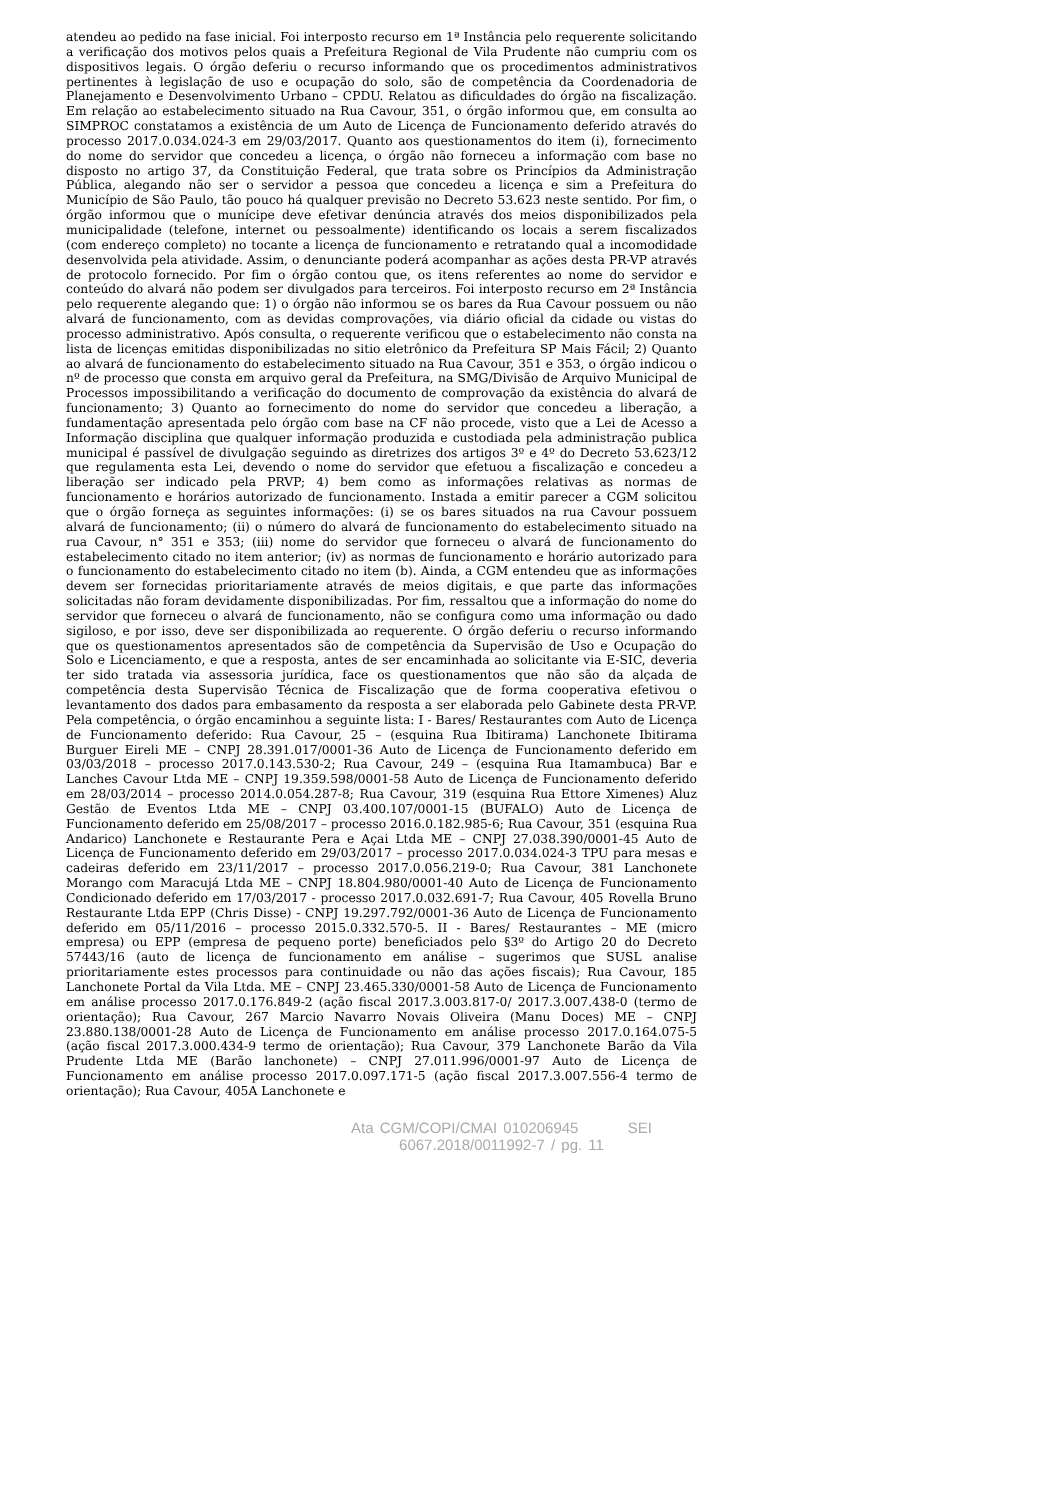atendeu ao pedido na fase inicial. Foi interposto recurso em 1ª Instância pelo requerente solicitando a verificação dos motivos pelos quais a Prefeitura Regional de Vila Prudente não cumpriu com os dispositivos legais. O órgão deferiu o recurso informando que os procedimentos administrativos pertinentes à legislação de uso e ocupação do solo, são de competência da Coordenadoria de Planejamento e Desenvolvimento Urbano – CPDU. Relatou as dificuldades do órgão na fiscalização. Em relação ao estabelecimento situado na Rua Cavour, 351, o órgão informou que, em consulta ao SIMPROC constatamos a existência de um Auto de Licença de Funcionamento deferido através do processo 2017.0.034.024-3 em 29/03/2017. Quanto aos questionamentos do item (i), fornecimento do nome do servidor que concedeu a licença, o órgão não forneceu a informação com base no disposto no artigo 37, da Constituição Federal, que trata sobre os Princípios da Administração Pública, alegando não ser o servidor a pessoa que concedeu a licença e sim a Prefeitura do Município de São Paulo, tão pouco há qualquer previsão no Decreto 53.623 neste sentido. Por fim, o órgão informou que o munícipe deve efetivar denúncia através dos meios disponibilizados pela municipalidade (telefone, internet ou pessoalmente) identificando os locais a serem fiscalizados (com endereço completo) no tocante a licença de funcionamento e retratando qual a incomodidade desenvolvida pela atividade. Assim, o denunciante poderá acompanhar as ações desta PR-VP através de protocolo fornecido. Por fim o órgão contou que, os itens referentes ao nome do servidor e conteúdo do alvará não podem ser divulgados para terceiros. Foi interposto recurso em 2ª Instância pelo requerente alegando que: 1) o órgão não informou se os bares da Rua Cavour possuem ou não alvará de funcionamento, com as devidas comprovações, via diário oficial da cidade ou vistas do processo administrativo. Após consulta, o requerente verificou que o estabelecimento não consta na lista de licenças emitidas disponibilizadas no sitio eletrônico da Prefeitura SP Mais Fácil; 2) Quanto ao alvará de funcionamento do estabelecimento situado na Rua Cavour, 351 e 353, o órgão indicou o nº de processo que consta em arquivo geral da Prefeitura, na SMG/Divisão de Arquivo Municipal de Processos impossibilitando a verificação do documento de comprovação da existência do alvará de funcionamento; 3) Quanto ao fornecimento do nome do servidor que concedeu a liberação, a fundamentação apresentada pelo órgão com base na CF não procede, visto que a Lei de Acesso a Informação disciplina que qualquer informação produzida e custodiada pela administração publica municipal é passível de divulgação seguindo as diretrizes dos artigos 3º e 4º do Decreto 53.623/12 que regulamenta esta Lei, devendo o nome do servidor que efetuou a fiscalização e concedeu a liberação ser indicado pela PRVP; 4) bem como as informações relativas as normas de funcionamento e horários autorizado de funcionamento. Instada a emitir parecer a CGM solicitou que o órgão forneça as seguintes informações: (i) se os bares situados na rua Cavour possuem alvará de funcionamento; (ii) o número do alvará de funcionamento do estabelecimento situado na rua Cavour, n° 351 e 353; (iii) nome do servidor que forneceu o alvará de funcionamento do estabelecimento citado no item anterior; (iv) as normas de funcionamento e horário autorizado para o funcionamento do estabelecimento citado no item (b). Ainda, a CGM entendeu que as informações devem ser fornecidas prioritariamente através de meios digitais, e que parte das informações solicitadas não foram devidamente disponibilizadas. Por fim, ressaltou que a informação do nome do servidor que forneceu o alvará de funcionamento, não se configura como uma informação ou dado sigiloso, e por isso, deve ser disponibilizada ao requerente. O órgão deferiu o recurso informando que os questionamentos apresentados são de competência da Supervisão de Uso e Ocupação do Solo e Licenciamento, e que a resposta, antes de ser encaminhada ao solicitante via E-SIC, deveria ter sido tratada via assessoria jurídica, face os questionamentos que não são da alçada de competência desta Supervisão Técnica de Fiscalização que de forma cooperativa efetivou o levantamento dos dados para embasamento da resposta a ser elaborada pelo Gabinete desta PR-VP. Pela competência, o órgão encaminhou a seguinte lista: I - Bares/ Restaurantes com Auto de Licença de Funcionamento deferido: Rua Cavour, 25 – (esquina Rua Ibitirama) Lanchonete Ibitirama Burguer Eireli ME – CNPJ 28.391.017/0001-36 Auto de Licença de Funcionamento deferido em 03/03/2018 – processo 2017.0.143.530-2; Rua Cavour, 249 – (esquina Rua Itamambuca) Bar e Lanches Cavour Ltda ME – CNPJ 19.359.598/0001-58 Auto de Licença de Funcionamento deferido em 28/03/2014 – processo 2014.0.054.287-8; Rua Cavour, 319 (esquina Rua Ettore Ximenes) Aluz Gestão de Eventos Ltda ME – CNPJ 03.400.107/0001-15 (BUFALO) Auto de Licença de Funcionamento deferido em 25/08/2017 – processo 2016.0.182.985-6; Rua Cavour, 351 (esquina Rua Andarico) Lanchonete e Restaurante Pera e Açai Ltda ME – CNPJ 27.038.390/0001-45 Auto de Licença de Funcionamento deferido em 29/03/2017 – processo 2017.0.034.024-3 TPU para mesas e cadeiras deferido em 23/11/2017 – processo 2017.0.056.219-0; Rua Cavour, 381 Lanchonete Morango com Maracujá Ltda ME – CNPJ 18.804.980/0001-40 Auto de Licença de Funcionamento Condicionado deferido em 17/03/2017 - processo 2017.0.032.691-7; Rua Cavour, 405 Rovella Bruno Restaurante Ltda EPP (Chris Disse) - CNPJ 19.297.792/0001-36 Auto de Licença de Funcionamento deferido em 05/11/2016 – processo 2015.0.332.570-5. II - Bares/ Restaurantes – ME (micro empresa) ou EPP (empresa de pequeno porte) beneficiados pelo §3º do Artigo 20 do Decreto 57443/16 (auto de licença de funcionamento em análise – sugerimos que SUSL analise prioritariamente estes processos para continuidade ou não das ações fiscais); Rua Cavour, 185 Lanchonete Portal da Vila Ltda. ME – CNPJ 23.465.330/0001-58 Auto de Licença de Funcionamento em análise processo 2017.0.176.849-2 (ação fiscal 2017.3.003.817-0/ 2017.3.007.438-0 (termo de orientação); Rua Cavour, 267 Marcio Navarro Novais Oliveira (Manu Doces) ME – CNPJ 23.880.138/0001-28 Auto de Licença de Funcionamento em análise processo 2017.0.164.075-5 (ação fiscal 2017.3.000.434-9 termo de orientação); Rua Cavour, 379 Lanchonete Barão da Vila Prudente Ltda ME (Barão lanchonete) – CNPJ 27.011.996/0001-97 Auto de Licença de Funcionamento em análise processo 2017.0.097.171-5 (ação fiscal 2017.3.007.556-4 termo de orientação); Rua Cavour, 405A Lanchonete e
Ata CGM/COPI/CMAI 010206945 SEI 6067.2018/0011992-7 / pg. 11